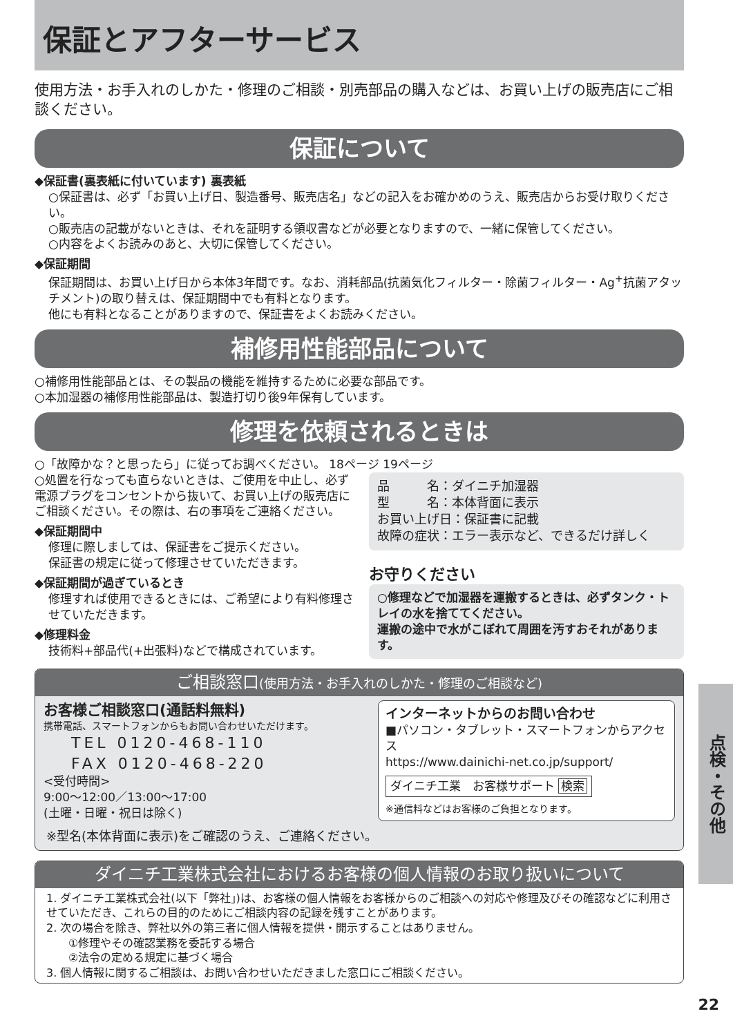保証とアフターサービス
使用方法・お手入れのしかた・修理のご相談・別売部品の購入などは、お買い上げの販売店にご相談ください。
保証について
◆保証書(裏表紙に付いています) 裏表紙
○保証書は、必ず「お買い上げ日、製造番号、販売店名」などの記入をお確かめのうえ、販売店からお受け取りください。
○販売店の記載がないときは、それを証明する領収書などが必要となりますので、一緒に保管してください。
○内容をよくお読みのあと、大切に保管してください。
◆保証期間
保証期間は、お買い上げ日から本体3年間です。なお、消耗部品(抗菌気化フィルター・除菌フィルター・Ag<sup>+</sup>抗菌アタッチメント)の取り替えは、保証期間中でも有料となります。
他にも有料となることがありますので、保証書をよくお読みください。
補修用性能部品について
○補修用性能部品とは、その製品の機能を維持するために必要な部品です。
○本加湿器の補修用性能部品は、製造打切り後9年保有しています。
修理を依頼されるときは
○「故障かな？と思ったら」に従ってお調べください。 18ページ 19ページ
○処置を行なっても直らないときは、ご使用を中止し、必ず電源プラグをコンセントから抜いて、お買い上げの販売店にご相談ください。その際は、右の事項をご連絡ください。
◆保証期間中
修理に際しましては、保証書をご提示ください。
保証書の規定に従って修理させていただきます。
◆保証期間が過ぎているとき
修理すれば使用できるときには、ご希望により有料修理させていただきます。
◆修理料金
技術料+部品代(+出張料)などで構成されています。
品　　　名：ダイニチ加湿器
型　　　名：本体背面に表示
お買い上げ日：保証書に記載
故障の症状：エラー表示など、できるだけ詳しく
お守りください
○修理などで加湿器を運搬するときは、必ずタンク・トレイの水を捨ててください。
運搬の途中で水がこぼれて周囲を汚すおそれがあります。
ご相談窓口(使用方法・お手入れのしかた・修理のご相談など)
お客様ご相談窓口(通話料無料)
携帯電話、スマートフォンからもお問い合わせいただけます。
TEL 0120-468-110
FAX 0120-468-220
<受付時間>
9:00～12:00／13:00～17:00
(土曜・日曜・祝日は除く)
インターネットからのお問い合わせ
■パソコン・タブレット・スマートフォンからアクセス
https://www.dainichi-net.co.jp/support/
ダイニチ工業　お客様サポート 検索
※通信料などはお客様のご負担となります。
※型名(本体背面に表示)をご確認のうえ、ご連絡ください。
ダイニチ工業株式会社におけるお客様の個人情報のお取り扱いについて
1. ダイニチ工業株式会社(以下「弊社」)は、お客様の個人情報をお客様からのご相談への対応や修理及びその確認などに利用させていただき、これらの目的のためにご相談内容の記録を残すことがあります。
2. 次の場合を除き、弊社以外の第三者に個人情報を提供・開示することはありません。
　　①修理やその確認業務を委託する場合
　　②法令の定める規定に基づく場合
3. 個人情報に関するご相談は、お問い合わせいただきました窓口にご相談ください。
点検・その他
22